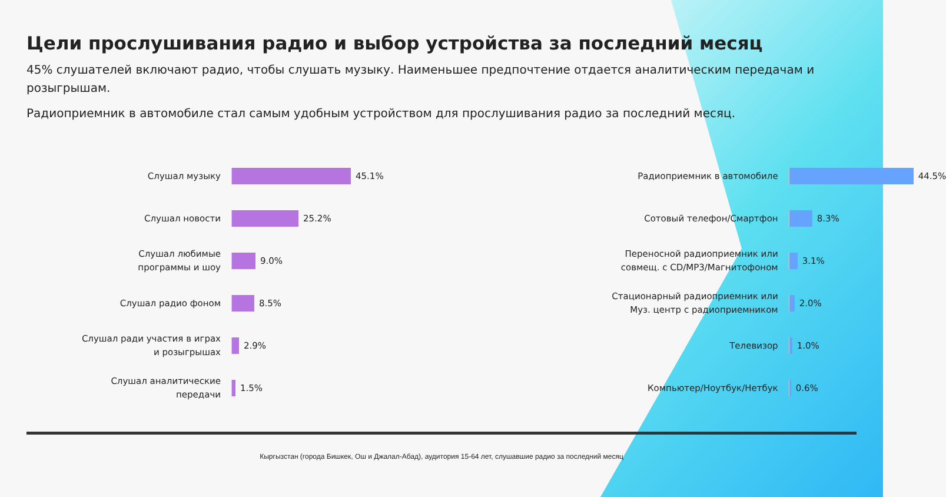Цели прослушивания радио и выбор устройства за последний месяц
45% слушателей включают радио, чтобы слушать музыку. Наименьшее предпочтение отдается аналитическим передачам и розыгрышам.
Радиоприемник в автомобиле стал самым удобным устройством для прослушивания радио за последний месяц.
Слушал музыку
45.1%
Слушал новости
25.2%
Слушал любимые
программы и шоу
9.0%
Слушал радио фоном
8.5%
Слушал ради участия в играх
и розыгрышах
2.9%
Слушал аналитические
передачи
1.5%
Радиоприемник в автомобиле
44.5%
Сотовый телефон/Смартфон
8.3%
Переносной радиоприемник или
совмещ. с CD/MP3/Магнитофоном
3.1%
Стационарный радиоприемник или
Муз. центр с радиоприемником
2.0%
Телевизор
1.0%
Компьютер/Ноутбук/Нетбук
0.6%
Кыргызстан (города Бишкек, Ош и Джалал-Абад), аудитория 15-64 лет, слушавшие радио за последний месяц